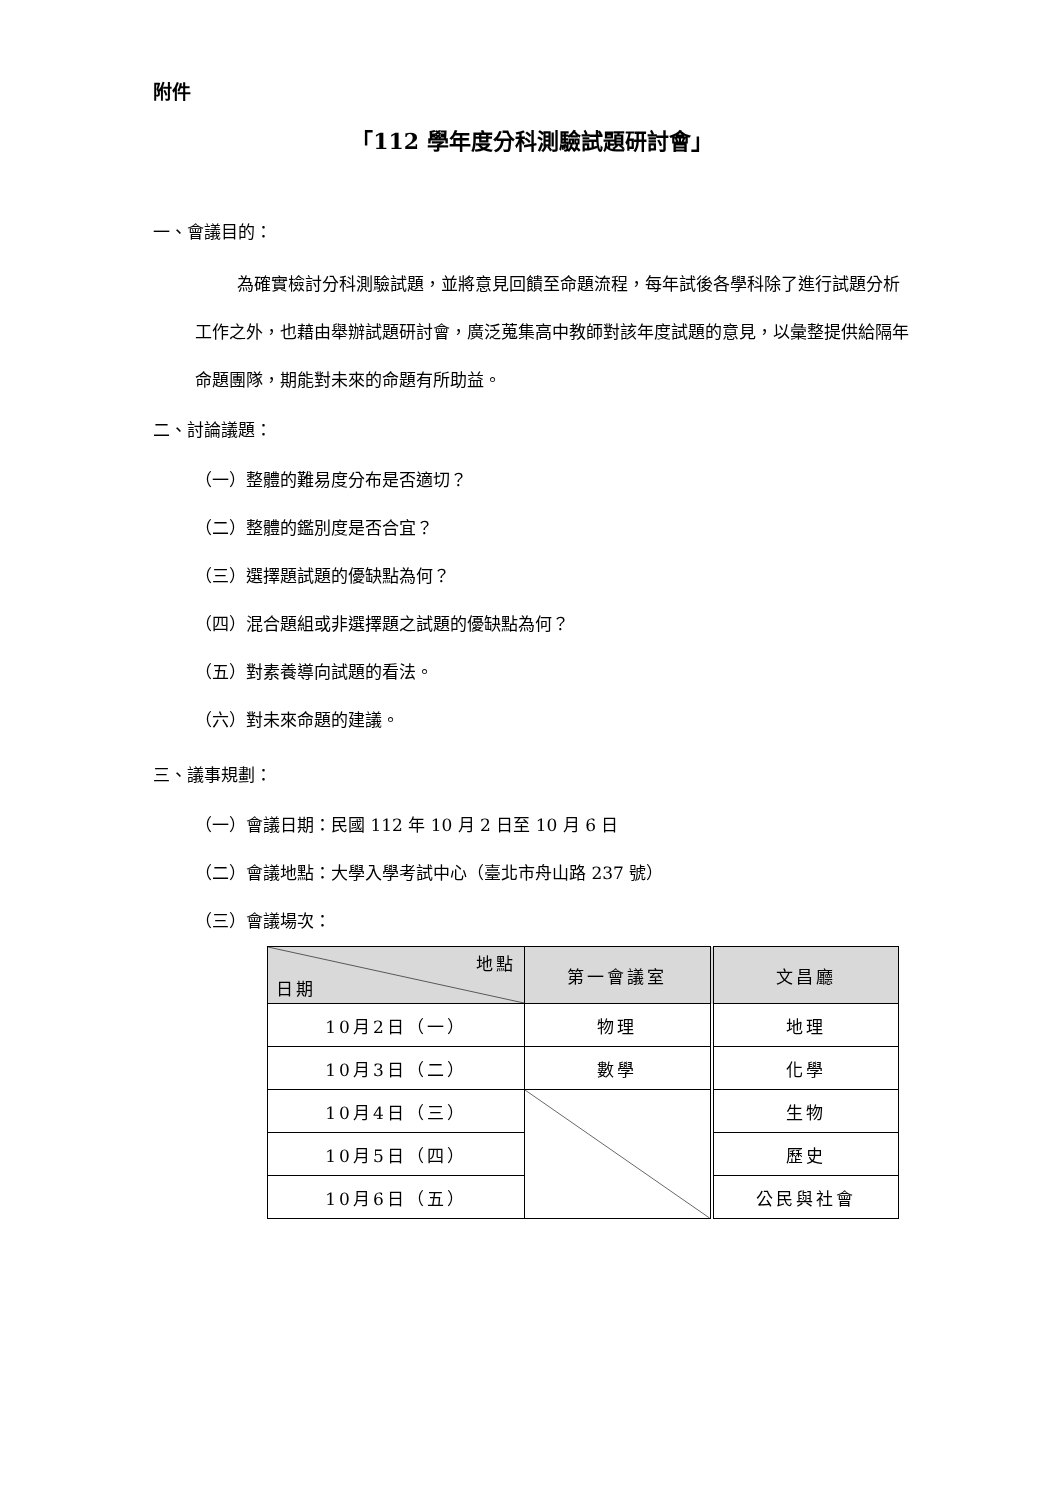附件
「112 學年度分科測驗試題研討會」
一、會議目的：
為確實檢討分科測驗試題，並將意見回饋至命題流程，每年試後各學科除了進行試題分析工作之外，也藉由舉辦試題研討會，廣泛蒐集高中教師對該年度試題的意見，以彙整提供給隔年命題團隊，期能對未來的命題有所助益。
二、討論議題：
（一）整體的難易度分布是否適切？
（二）整體的鑑別度是否合宜？
（三）選擇題試題的優缺點為何？
（四）混合題組或非選擇題之試題的優缺點為何？
（五）對素養導向試題的看法。
（六）對未來命題的建議。
三、議事規劃：
（一）會議日期：民國 112 年 10 月 2 日至 10 月 6 日
（二）會議地點：大學入學考試中心（臺北市舟山路 237 號）
（三）會議場次：
| 地點 日期 | 第一會議室 | 文昌廳 |
| --- | --- | --- |
| 10月2日（一） | 物理 | 地理 |
| 10月3日（二） | 數學 | 化學 |
| 10月4日（三） | | 生物 |
| 10月5日（四） | | 歷史 |
| 10月6日（五） | | 公民與社會 |